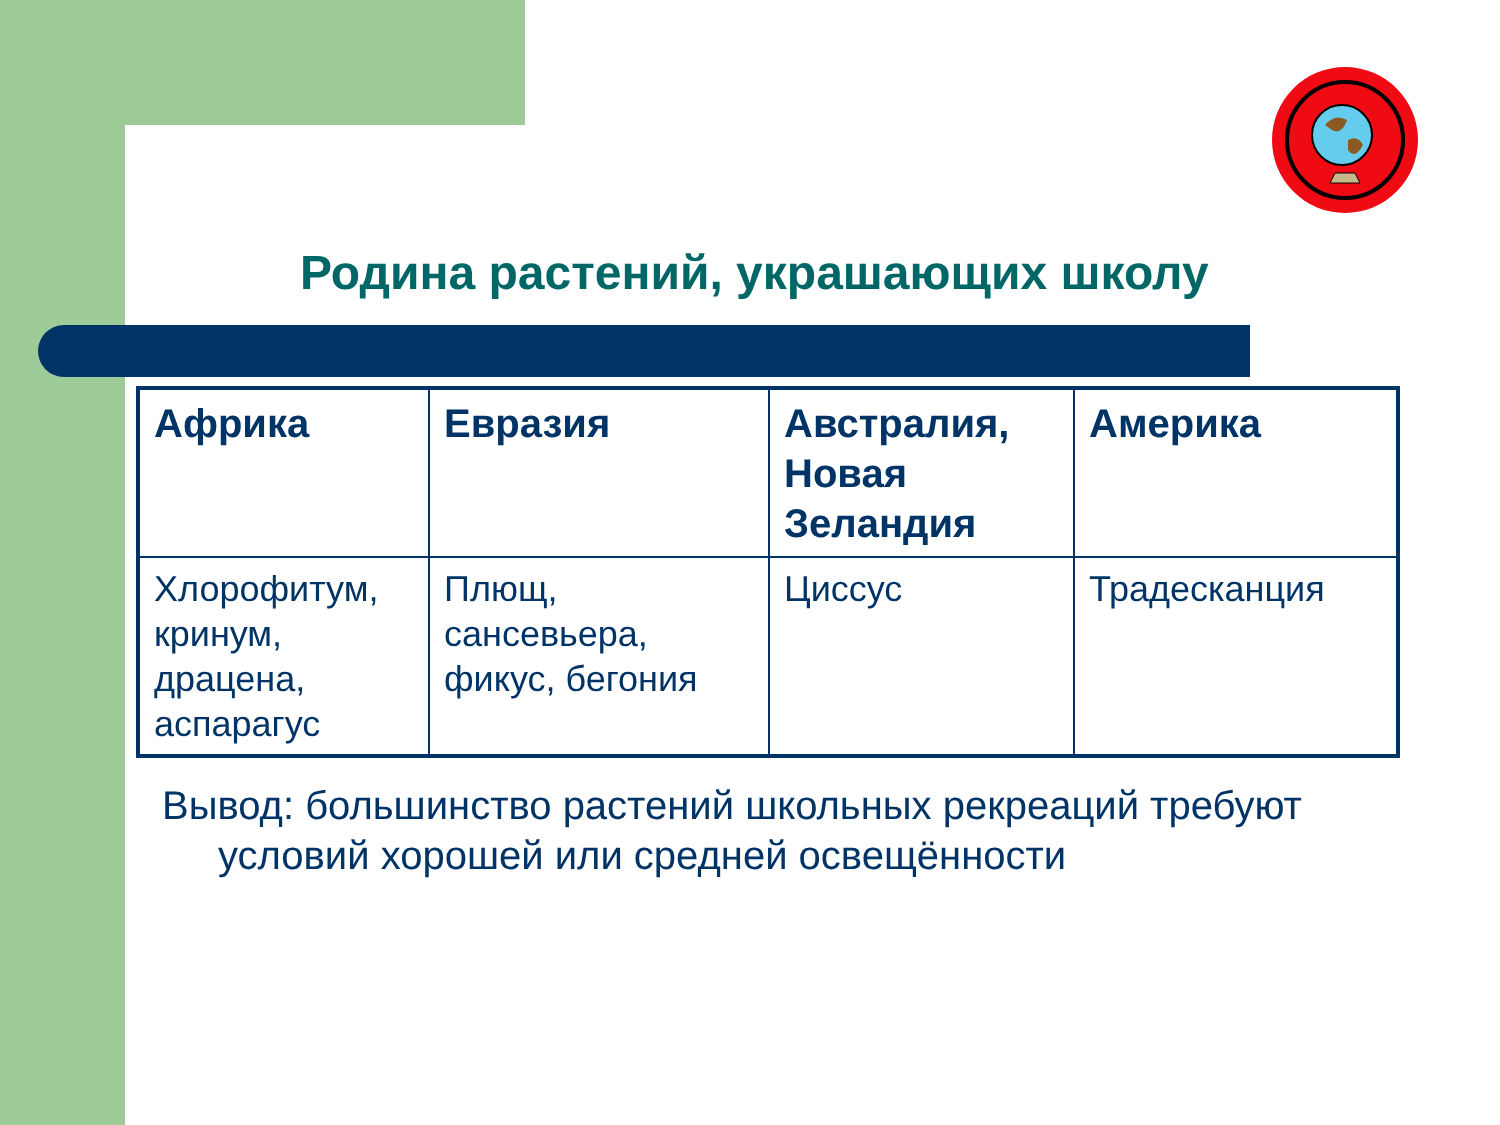Родина растений, украшающих школу
| Африка | Евразия | Австралия, Новая Зеландия | Америка |
| --- | --- | --- | --- |
| Хлорофитум, кринум, драцена, аспарагус | Плющ, сансевьера, фикус, бегония | Циссус | Традесканция |
Вывод: большинство растений школьных рекреаций требуют условий хорошей или средней освещённости